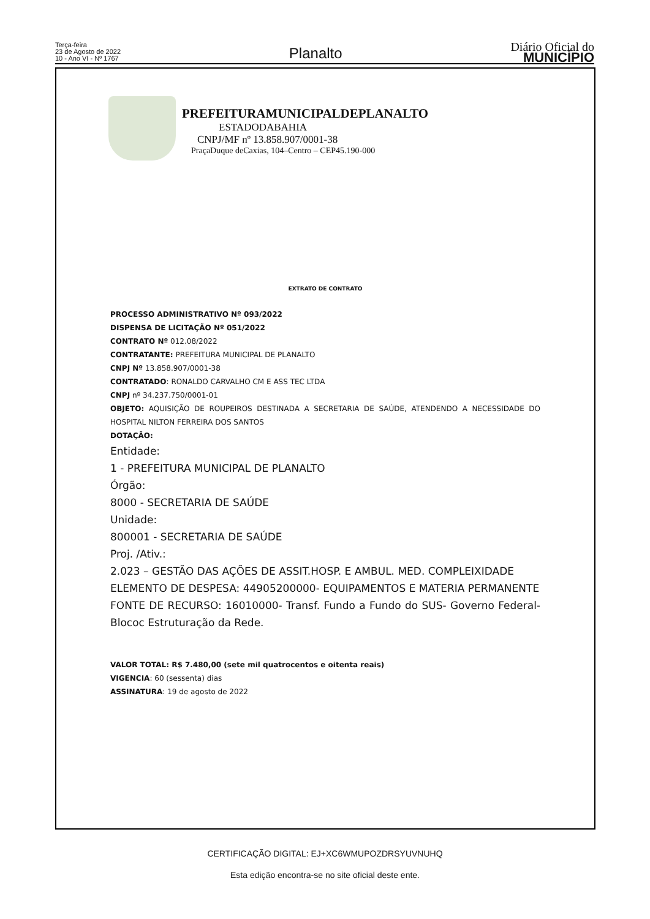Terça-feira
23 de Agosto de 2022
10 - Ano VI - Nº 1767
Planalto
Diário Oficial do
MUNICÍPIO
PREFEITURAMUNICIPALDEPLANALTO
ESTADODABAHIA
CNPJ/MF nº 13.858.907/0001-38
PraçaDuque deCaxias, 104–Centro – CEP45.190-000
EXTRATO DE CONTRATO
PROCESSO ADMINISTRATIVO Nº 093/2022
DISPENSA DE LICITAÇÃO Nº 051/2022
CONTRATO Nº 012.08/2022
CONTRATANTE: PREFEITURA MUNICIPAL DE PLANALTO
CNPJ Nº 13.858.907/0001-38
CONTRATADO: RONALDO CARVALHO CM E ASS TEC LTDA
CNPJ nº 34.237.750/0001-01
OBJETO: AQUISIÇÃO DE ROUPEIROS DESTINADA A SECRETARIA DE SAÚDE, ATENDENDO A NECESSIDADE DO HOSPITAL NILTON FERREIRA DOS SANTOS
DOTAÇÃO:
Entidade:
1 - PREFEITURA MUNICIPAL DE PLANALTO
Órgão:
8000 - SECRETARIA DE SAÚDE
Unidade:
800001 - SECRETARIA DE SAÚDE
Proj. /Ativ.:
2.023 – GESTÃO DAS AÇÕES DE ASSIT.HOSP. E AMBUL. MED. COMPLEIXIDADE
ELEMENTO DE DESPESA: 44905200000- EQUIPAMENTOS E MATERIA PERMANENTE
FONTE DE RECURSO: 16010000- Transf. Fundo a Fundo do SUS- Governo Federal- Blococ Estruturação da Rede.
VALOR TOTAL: R$ 7.480,00 (sete mil quatrocentos e oitenta reais)
VIGENCIA: 60 (sessenta) dias
ASSINATURA: 19 de agosto de 2022
CERTIFICAÇÃO DIGITAL: EJ+XC6WMUPOZDRSYUVNUHQ
Esta edição encontra-se no site oficial deste ente.